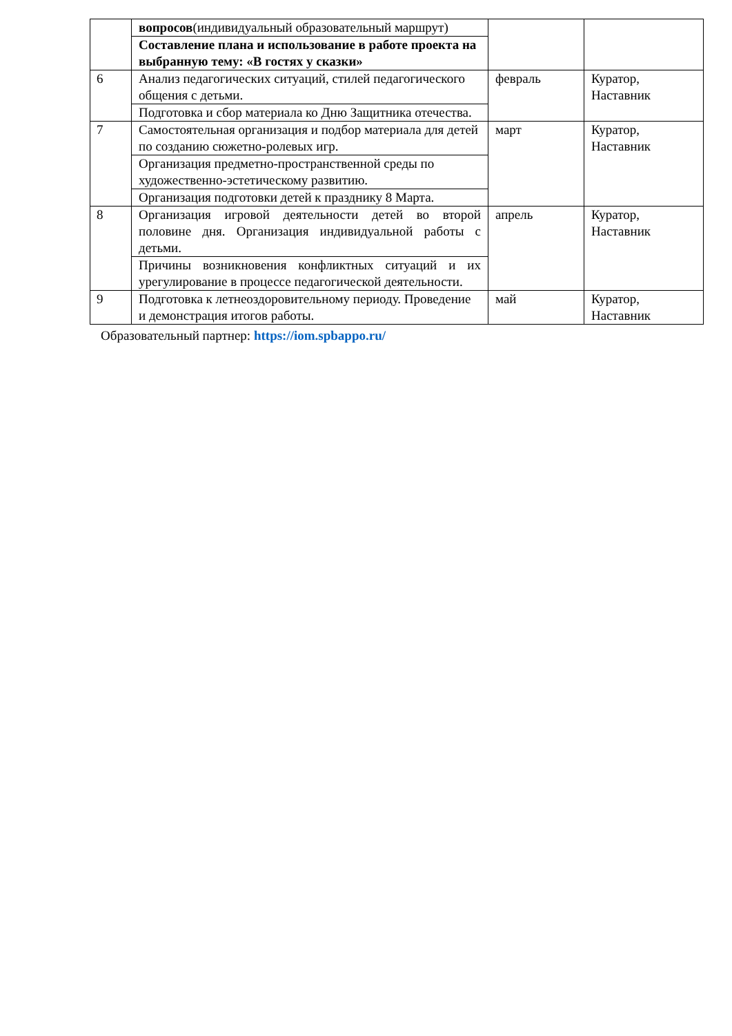| | вопросов (индивидуальный образовательный маршрут) | | |
| | Составление плана и использование в работе проекта на выбранную тему: «В гостях у сказки» | | |
| 6 | Анализ педагогических ситуаций, стилей педагогического общения с детьми. | февраль | Куратор, Наставник |
| | Подготовка и сбор материала ко Дню Защитника отечества. | | |
| 7 | Самостоятельная организация и подбор материала для детей по созданию сюжетно-ролевых игр. | март | Куратор, Наставник |
| | Организация предметно-пространственной среды по художественно-эстетическому развитию. | | |
| | Организация подготовки детей к празднику 8 Марта. | | |
| 8 | Организация игровой деятельности детей во второй половине дня. Организация индивидуальной работы с детьми. | апрель | Куратор, Наставник |
| | Причины возникновения конфликтных ситуаций и их урегулирование в процессе педагогической деятельности. | | |
| 9 | Подготовка к летнеоздоровительному периоду. Проведение и демонстрация итогов работы. | май | Куратор, Наставник |
Образовательный партнер: https://iom.spbappo.ru/